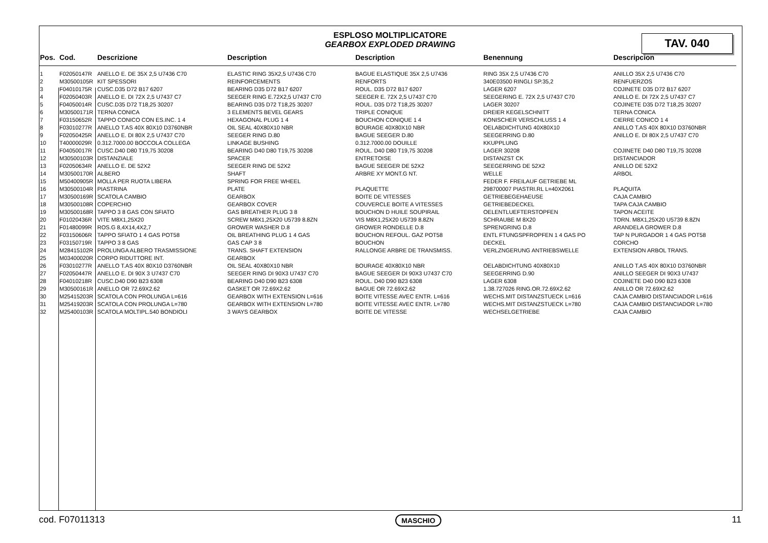TAV. 040
ESPLOSO MOLTIPLICATORE
GEARBOX EXPLODED DRAWING
| Pos. | Cod. | Descrizione | Description | Description | Benennung | Descripcion |
| --- | --- | --- | --- | --- | --- | --- |
| 1 | F02050147R | ANELLO E. DE 35X 2,5 U7436 C70 | ELASTIC RING 35X2,5 U7436 C70 | BAGUE ELASTIQUE 35X 2,5 U7436 | RING 35X 2,5 U7436 C70 | ANILLO 35X 2,5 U7436 C70 |
| 2 | M30500105R | KIT SPESSORI | REINFORCEMENTS | RENFORTS | 340E03500 RINGLI SP.35,2 | RENFUERZOS |
| 3 | F04010175R | CUSC.D35 D72 B17 6207 | BEARING D35 D72 B17 6207 | ROUL. D35 D72 B17 6207 | LAGER 6207 | COJINETE D35 D72 B17 6207 |
| 4 | F02050403R | ANELLO E. DI 72X 2,5 U7437 C7 | SEEGER RING E.72X2,5 U7437 C70 | SEEGER E. 72X 2,5 U7437 C70 | SEEGERING E. 72X 2,5 U7437 C70 | ANILLO E. DI 72X 2,5 U7437 C7 |
| 5 | F04050014R | CUSC.D35 D72 T18,25 30207 | BEARING D35 D72 T18,25 30207 | ROUL. D35 D72 T18,25 30207 | LAGER 30207 | COJINETE D35 D72 T18,25 30207 |
| 6 | M30500171R | TERNA CONICA | 3 ELEMENTS BEVEL GEARS | TRIPLE CONIQUE | DREIER KEGELSCHNITT | TERNA CONICA |
| 7 | F03150652R | TAPPO CONICO CON ES.INC. 1 4 | HEXAGONAL PLUG 1 4 | BOUCHON CONIQUE 1 4 | KONISCHER VERSCHLUSS 1 4 | CIERRE CONICO 1 4 |
| 8 | F03010277R | ANELLO T.AS 40X 80X10 D3760NBR | OIL SEAL 40X80X10 NBR | BOURAGE 40X80X10 NBR | OELABDICHTUNG 40X80X10 | ANILLO T.AS 40X 80X10 D3760NBR |
| 9 | F02050425R | ANELLO E. DI 80X 2,5 U7437 C70 | SEEGER RING D.80 | BAGUE SEEGER D.80 | SEEGERRING D.80 | ANILLO E. DI 80X 2,5 U7437 C70 |
| 10 | T40000029R | 0.312.7000.00 BOCCOLA COLLEGA | LINKAGE BUSHING | 0.312.7000.00 DOUILLE | KKUPPLUNG | |
| 11 | F04050017R | CUSC.D40 D80 T19,75 30208 | BEARING D40 D80 T19,75 30208 | ROUL. D40 D80 T19,75 30208 | LAGER 30208 | COJINETE D40 D80 T19,75 30208 |
| 12 | M30500103R | DISTANZIALE | SPACER | ENTRETOISE | DISTANZST CK | DISTANCIADOR |
| 13 | F02050634R | ANELLO E. DE 52X2 | SEEGER RING DE 52X2 | BAGUE SEEGER DE 52X2 | SEEGERRING DE 52X2 | ANILLO DE 52X2 |
| 14 | M30500170R | ALBERO | SHAFT | ARBRE XY MONT.G NT. | WELLE | ARBOL |
| 15 | M50400905R | MOLLA PER RUOTA LIBERA | SPRING FOR FREE WHEEL | | FEDER F. FREILAUF GETRIEBE ML | |
| 16 | M30500104R | PIASTRINA | PLATE | PLAQUETTE | 298700007 PIASTRI.RL L=40X2061 | PLAQUITA |
| 17 | M30500169R | SCATOLA CAMBIO | GEARBOX | BOITE DE VITESSES | GETRIEBEGEHAEUSE | CAJA CAMBIO |
| 18 | M30500108R | COPERCHIO | GEARBOX COVER | COUVERCLE BOITE A VITESSES | GETRIEBEDECKEL | TAPA CAJA CAMBIO |
| 19 | M30500168R | TAPPO 3 8 GAS CON SFIATO | GAS BREATHER PLUG 3 8 | BOUCHON D HUILE SOUPIRAIL | OELENTLUEFTERSTOPFEN | TAPON ACEITE |
| 20 | F01020436R | VITE M8X1,25X20 | SCREW M8X1,25X20 U5739 8.8ZN | VIS M8X1,25X20 U5739 8.8ZN | SCHRAUBE M 8X20 | TORN. M8X1,25X20 U5739 8.8ZN |
| 21 | F01480099R | ROS.G 8,4X14,4X2,7 | GROWER WASHER D.8 | GROWER RONDELLE D.8 | SPRENGRING D.8 | ARANDELA GROWER D.8 |
| 22 | F03150606R | TAPPO SFIATO 1 4 GAS POT58 | OIL BREATHING PLUG 1 4 GAS | BOUCHON REFOUL. GAZ POT58 | ENTL FTUNGSPFROPFEN 1 4 GAS PO | TAP N PURGADOR 1 4 GAS POT58 |
| 23 | F03150719R | TAPPO 3 8 GAS | GAS CAP 3 8 | BOUCHON | DECKEL | CORCHO |
| 24 | M28415102R | PROLUNGA ALBERO TRASMISSIONE | TRANS. SHAFT EXTENSION | RALLONGE ARBRE DE TRANSMISS. | VERLZNGERUNG ANTRIEBSWELLE | EXTENSION ARBOL TRANS. |
| 25 | M03400020R | CORPO RIDUTTORE INT. | GEARBOX | | | |
| 26 | F03010277R | ANELLO T.AS 40X 80X10 D3760NBR | OIL SEAL 40X80X10 NBR | BOURAGE 40X80X10 NBR | OELABDICHTUNG 40X80X10 | ANILLO T.AS 40X 80X10 D3760NBR |
| 27 | F02050447R | ANELLO E. DI 90X 3 U7437 C70 | SEEGER RING DI 90X3 U7437 C70 | BAGUE SEEGER DI 90X3 U7437 C70 | SEEGERRING D.90 | ANILLO SEEGER DI 90X3 U7437 |
| 28 | F04010218R | CUSC.D40 D90 B23 6308 | BEARING D40 D90 B23 6308 | ROUL. D40 D90 B23 6308 | LAGER 6308 | COJINETE D40 D90 B23 6308 |
| 29 | M30500161R | ANELLO OR 72.69X2.62 | GASKET OR 72.69X2.62 | BAGUE OR 72.69X2.62 | 1.38.727026 RING.OR.72.69X2.62 | ANILLO OR 72.69X2.62 |
| 30 | M25415203R | SCATOLA CON PROLUNGA L=616 | GEARBOX WITH EXTENSION L=616 | BOITE VITESSE AVEC ENTR. L=616 | WECHS.MIT DISTANZSTUECK L=616 | CAJA CAMBIO DISTANCIADOR L=616 |
| 31 | M25419203R | SCATOLA CON PROLUNGA L=780 | GEARBOX WITH EXTENSION L=780 | BOITE VITESSE AVEC ENTR. L=780 | WECHS.MIT DISTANZSTUECK L=780 | CAJA CAMBIO DISTANCIADOR L=780 |
| 32 | M25400103R | SCATOLA MOLTIPL.540 BONDIOLI | 3 WAYS GEARBOX | BOITE DE VITESSE | WECHSELGETRIEBE | CAJA CAMBIO |
cod. F07011313 MASCHIO 11